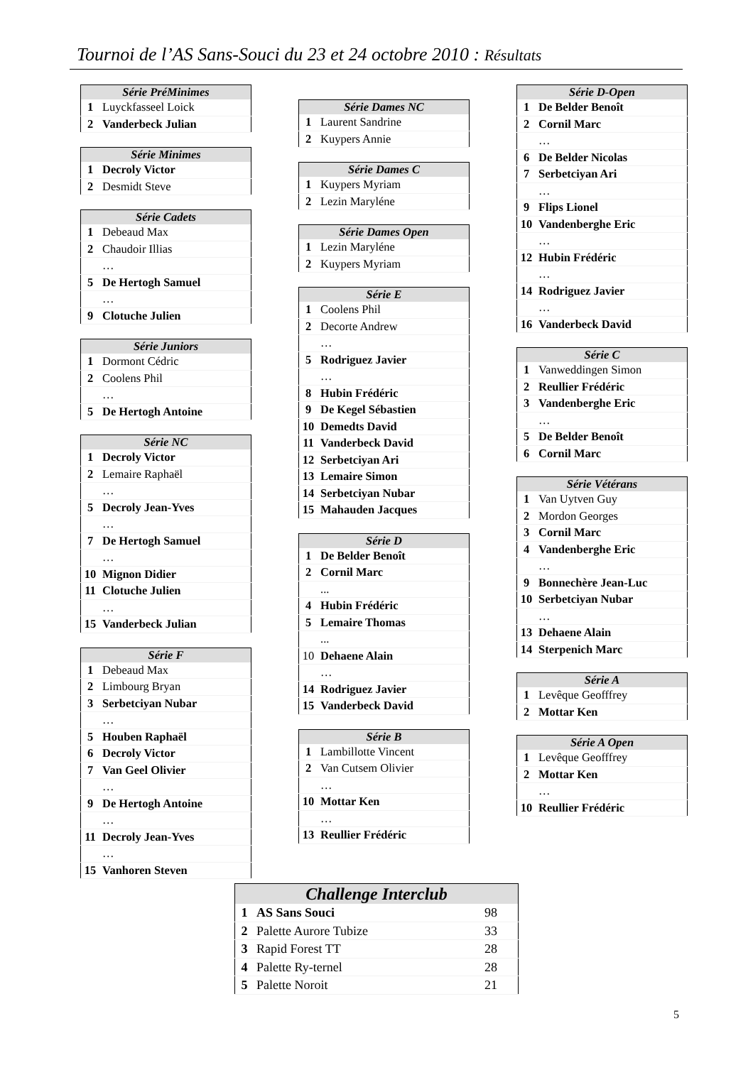Tournoi de l’AS Sans-Souci du 23 et 24 octobre 2010 : Résultats
| Série PréMinimes | |
| --- | --- |
| 1 | Luyckfasseel Loick |
| 2 | Vanderbeck Julian |
| Série Minimes | |
| --- | --- |
| 1 | Decroly Victor |
| 2 | Desmidt Steve |
| Série Cadets | |
| --- | --- |
| 1 | Debeaud Max |
| 2 | Chaudoir Illias |
| | … |
| 5 | De Hertogh Samuel |
| | … |
| 9 | Clotuche Julien |
| Série Juniors | |
| --- | --- |
| 1 | Dormont Cédric |
| 2 | Coolens Phil |
| | … |
| 5 | De Hertogh Antoine |
| Série NC | |
| --- | --- |
| 1 | Decroly Victor |
| 2 | Lemaire Raphaël |
| | … |
| 5 | Decroly Jean-Yves |
| | … |
| 7 | De Hertogh Samuel |
| | … |
| 10 | Mignon Didier |
| 11 | Clotuche Julien |
| | … |
| 15 | Vanderbeck Julian |
| Série F | |
| --- | --- |
| 1 | Debeaud Max |
| 2 | Limbourg Bryan |
| 3 | Serbetciyan Nubar |
| | … |
| 5 | Houben Raphaël |
| 6 | Decroly Victor |
| 7 | Van Geel Olivier |
| | … |
| 9 | De Hertogh Antoine |
| | … |
| 11 | Decroly Jean-Yves |
| | … |
| 15 | Vanhoren Steven |
| Série Dames NC | |
| --- | --- |
| 1 | Laurent Sandrine |
| 2 | Kuypers Annie |
| Série Dames C | |
| --- | --- |
| 1 | Kuypers Myriam |
| 2 | Lezin Maryléne |
| Série Dames Open | |
| --- | --- |
| 1 | Lezin Maryléne |
| 2 | Kuypers Myriam |
| Série E | |
| --- | --- |
| 1 | Coolens Phil |
| 2 | Decorte Andrew |
| | … |
| 5 | Rodriguez Javier |
| | … |
| 8 | Hubin Frédéric |
| 9 | De Kegel Sébastien |
| 10 | Demedts David |
| 11 | Vanderbeck David |
| 12 | Serbetciyan Ari |
| 13 | Lemaire Simon |
| 14 | Serbetciyan Nubar |
| 15 | Mahauden Jacques |
| Série D | |
| --- | --- |
| 1 | De Belder Benoît |
| 2 | Cornil Marc |
| | ... |
| 4 | Hubin Frédéric |
| 5 | Lemaire Thomas |
| | ... |
| 10 | Dehaene Alain |
| | … |
| 14 | Rodriguez Javier |
| 15 | Vanderbeck David |
| Série B | |
| --- | --- |
| 1 | Lambillotte Vincent |
| 2 | Van Cutsem Olivier |
| | … |
| 10 | Mottar Ken |
| | … |
| 13 | Reullier Frédéric |
| Série D-Open | |
| --- | --- |
| 1 | De Belder Benoît |
| 2 | Cornil Marc |
| | … |
| 6 | De Belder Nicolas |
| 7 | Serbetciyan Ari |
| | … |
| 9 | Flips Lionel |
| 10 | Vandenberghe Eric |
| | … |
| 12 | Hubin Frédéric |
| | … |
| 14 | Rodriguez Javier |
| | … |
| 16 | Vanderbeck David |
| Série C | |
| --- | --- |
| 1 | Vanweddingen Simon |
| 2 | Reullier Frédéric |
| 3 | Vandenberghe Eric |
| | … |
| 5 | De Belder Benoît |
| 6 | Cornil Marc |
| Série Vétérans | |
| --- | --- |
| 1 | Van Uytven Guy |
| 2 | Mordon Georges |
| 3 | Cornil Marc |
| 4 | Vandenberghe Eric |
| | … |
| 9 | Bonnechère Jean-Luc |
| 10 | Serbetciyan Nubar |
| | … |
| 13 | Dehaene Alain |
| 14 | Sterpenich Marc |
| Série A | |
| --- | --- |
| 1 | Levêque Geofffrey |
| 2 | Mottar Ken |
| Série A Open | |
| --- | --- |
| 1 | Levêque Geofffrey |
| 2 | Mottar Ken |
| | … |
| 10 | Reullier Frédéric |
| Challenge Interclub | | |
| --- | --- | --- |
| 1 | AS Sans Souci | 98 |
| 2 | Palette Aurore Tubize | 33 |
| 3 | Rapid Forest TT | 28 |
| 4 | Palette Ry-ternel | 28 |
| 5 | Palette Noroit | 21 |
5